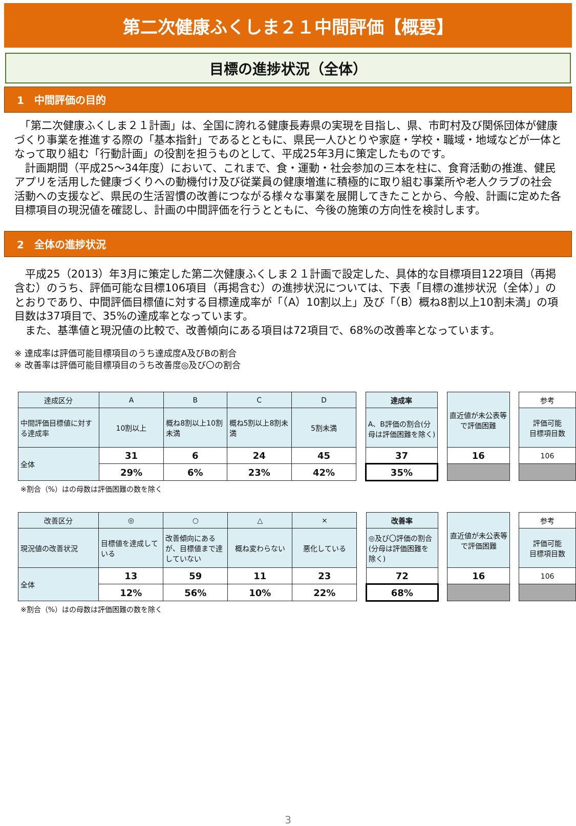第二次健康ふくしま２１中間評価【概要】
目標の進捗状況（全体）
1　中間評価の目的
　「第二次健康ふくしま２１計画」は、全国に誇れる健康長寿県の実現を目指し、県、市町村及び関係団体が健康づくり事業を推進する際の「基本指針」であるとともに、県民一人ひとりや家庭・学校・職域・地域などが一体となって取り組む「行動計画」の役割を担うものとして、平成25年3月に策定したものです。
　計画期間（平成25～34年度）において、これまで、食・運動・社会参加の三本を柱に、食育活動の推進、健民アプリを活用した健康づくりへの動機付け及び従業員の健康増進に積極的に取り組む事業所や老人クラブの社会活動への支援など、県民の生活習慣の改善につながる様々な事業を展開してきたことから、今般、計画に定めた各目標項目の現況値を確認し、計画の中間評価を行うとともに、今後の施策の方向性を検討します。
2　全体の進捗状況
　平成25（2013）年3月に策定した第二次健康ふくしま２１計画で設定した、具体的な目標項目122項目（再掲含む）のうち、評価可能な目標106項目（再掲含む）の進捗状況については、下表「目標の進捗状況（全体）」のとおりであり、中間評価目標値に対する目標達成率が「（A）10割以上」及び「（B）概ね8割以上10割未満」の項目数は37項目で、35%の達成率となっています。
　また、基準値と現況値の比較で、改善傾向にある項目は72項目で、68%の改善率となっています。
※ 達成率は評価可能目標項目のうち達成度A及びBの割合
※ 改善率は評価可能目標項目のうち改善度◎及び〇の割合
| 達成区分 | A | B | C | D | | 達成率 | | 直近値が未公表等で評価困難 | | 参考 |
| 中間評価目標値に対する達成率 | 10割以上 | 概ね8割以上10割未満 | 概ね5割以上8割未満 | 5割未満 | | A、B評価の割合(分母は評価困難を除く) | | | | 評価可能 目標項目数 |
| 全体 | 31 | 6 | 24 | 45 | | 37 | | 16 | | 106 |
| | 29% | 6% | 23% | 42% | | 35% | | | | |
※割合（%）はの母数は評価困難の数を除く
| 改善区分 | ◎ | ○ | △ | × | | 改善率 | | 直近値が未公表等で評価困難 | | 参考 |
| 現況値の改善状況 | 目標値を達成している | 改善傾向にあるが、目標値まで達していない | 概ね変わらない | 悪化している | | ◎及び〇評価の割合(分母は評価困難を除く) | | | | 評価可能 目標項目数 |
| 全体 | 13 | 59 | 11 | 23 | | 72 | | 16 | | 106 |
| | 12% | 56% | 10% | 22% | | 68% | | | | |
※割合（%）はの母数は評価困難の数を除く
3